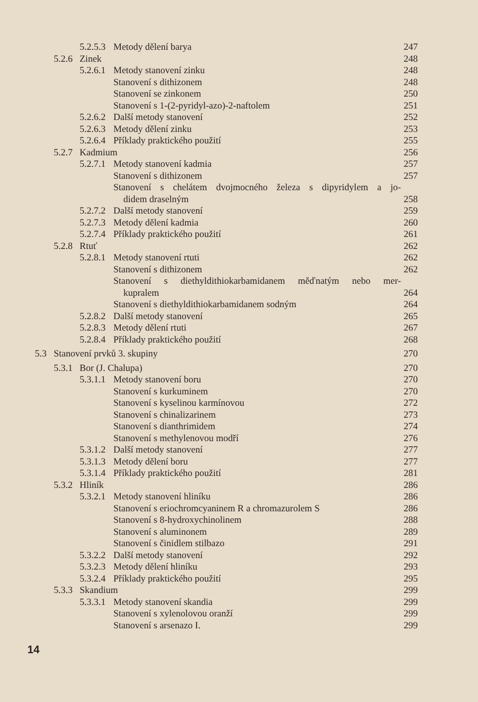5.2.5.3 Metody dělení barya 247
5.2.6 Zinek 248
5.2.6.1 Metody stanovení zinku 248
Stanovení s dithizonem 248
Stanovení se zinkonem 250
Stanovení s 1-(2-pyridyl-azo)-2-naftolem 251
5.2.6.2 Další metody stanovení 252
5.2.6.3 Metody dělení zinku 253
5.2.6.4 Příklady praktického použití 255
5.2.7 Kadmium 256
5.2.7.1 Metody stanovení kadmia 257
Stanovení s dithizonem 257
Stanovení s chelátem dvojmocného železa s dipyridylem a jo-
didem draselným 258
5.2.7.2 Další metody stanovení 259
5.2.7.3 Metody dělení kadmia 260
5.2.7.4 Příklady praktického použití 261
5.2.8 Rtuť 262
5.2.8.1 Metody stanovení rtuti 262
Stanovení s dithizonem 262
Stanovení s diethyldithiokarbamidanem měďnatým nebo mer-
kupralem 264
Stanovení s diethyldithiokarbamidanem sodným 264
5.2.8.2 Další metody stanovení 265
5.2.8.3 Metody dělení rtuti 267
5.2.8.4 Příklady praktického použití 268
5.3 Stanovení prvků 3. skupiny 270
5.3.1 Bor (J. Chalupa) 270
5.3.1.1 Metody stanovení boru 270
Stanovení s kurkuminem 270
Stanovení s kyselinou karmínovou 272
Stanovení s chinalizarinem 273
Stanovení s dianthrimidem 274
Stanovení s methylenovou modří 276
5.3.1.2 Další metody stanovení 277
5.3.1.3 Metody dělení boru 277
5.3.1.4 Příklady praktického použití 281
5.3.2 Hliník 286
5.3.2.1 Metody stanovení hliníku 286
Stanovení s eriochromcyaninem R a chromazurolem S 286
Stanovení s 8-hydroxychinolinem 288
Stanovení s aluminonem 289
Stanovení s činidlem stilbazo 291
5.3.2.2 Další metody stanovení 292
5.3.2.3 Metody dělení hliníku 293
5.3.2.4 Příklady praktického použití 295
5.3.3 Skandium 299
5.3.3.1 Metody stanovení skandia 299
Stanovení s xylenolovou oranží 299
Stanovení s arsenazo I. 299
14